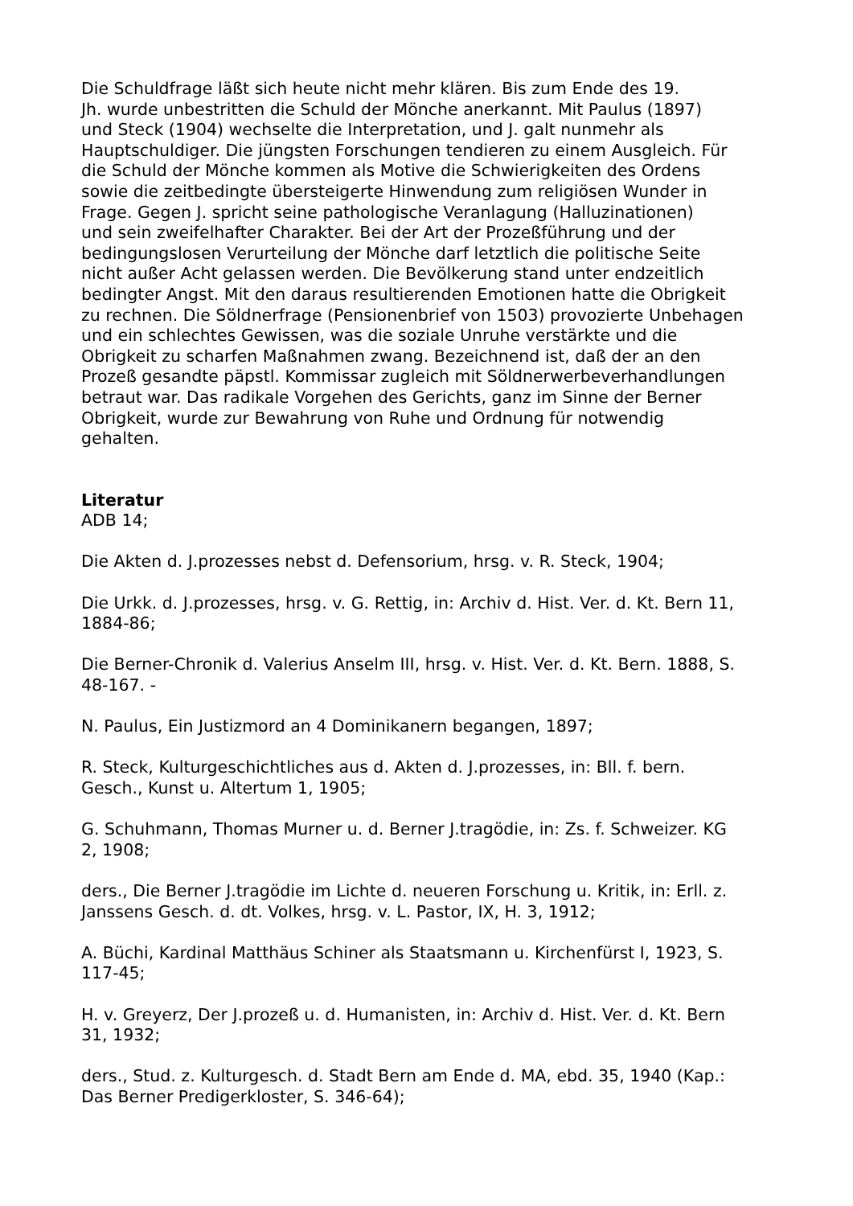Die Schuldfrage läßt sich heute nicht mehr klären. Bis zum Ende des 19.
Jh. wurde unbestritten die Schuld der Mönche anerkannt. Mit Paulus (1897)
und Steck (1904) wechselte die Interpretation, und J. galt nunmehr als
Hauptschuldiger. Die jüngsten Forschungen tendieren zu einem Ausgleich. Für
die Schuld der Mönche kommen als Motive die Schwierigkeiten des Ordens
sowie die zeitbedingte übersteigerte Hinwendung zum religiösen Wunder in
Frage. Gegen J. spricht seine pathologische Veranlagung (Halluzinationen)
und sein zweifelhafter Charakter. Bei der Art der Prozeßführung und der
bedingungslosen Verurteilung der Mönche darf letztlich die politische Seite
nicht außer Acht gelassen werden. Die Bevölkerung stand unter endzeitlich
bedingter Angst. Mit den daraus resultierenden Emotionen hatte die Obrigkeit
zu rechnen. Die Söldnerfrage (Pensionenbrief von 1503) provozierte Unbehagen
und ein schlechtes Gewissen, was die soziale Unruhe verstärkte und die
Obrigkeit zu scharfen Maßnahmen zwang. Bezeichnend ist, daß der an den
Prozeß gesandte päpstl. Kommissar zugleich mit Söldnerwerbeverhandlungen
betraut war. Das radikale Vorgehen des Gerichts, ganz im Sinne der Berner
Obrigkeit, wurde zur Bewahrung von Ruhe und Ordnung für notwendig
gehalten.
Literatur
ADB 14;
Die Akten d. J.prozesses nebst d. Defensorium, hrsg. v. R. Steck, 1904;
Die Urkk. d. J.prozesses, hrsg. v. G. Rettig, in: Archiv d. Hist. Ver. d. Kt. Bern 11,
1884-86;
Die Berner-Chronik d. Valerius Anselm III, hrsg. v. Hist. Ver. d. Kt. Bern. 1888, S.
48-167. -
N. Paulus, Ein Justizmord an 4 Dominikanern begangen, 1897;
R. Steck, Kulturgeschichtliches aus d. Akten d. J.prozesses, in: Bll. f. bern.
Gesch., Kunst u. Altertum 1, 1905;
G. Schuhmann, Thomas Murner u. d. Berner J.tragödie, in: Zs. f. Schweizer. KG
2, 1908;
ders., Die Berner J.tragödie im Lichte d. neueren Forschung u. Kritik, in: Erll. z.
Janssens Gesch. d. dt. Volkes, hrsg. v. L. Pastor, IX, H. 3, 1912;
A. Büchi, Kardinal Matthäus Schiner als Staatsmann u. Kirchenfürst I, 1923, S.
117-45;
H. v. Greyerz, Der J.prozeß u. d. Humanisten, in: Archiv d. Hist. Ver. d. Kt. Bern
31, 1932;
ders., Stud. z. Kulturgesch. d. Stadt Bern am Ende d. MA, ebd. 35, 1940 (Kap.:
Das Berner Predigerkloster, S. 346-64);